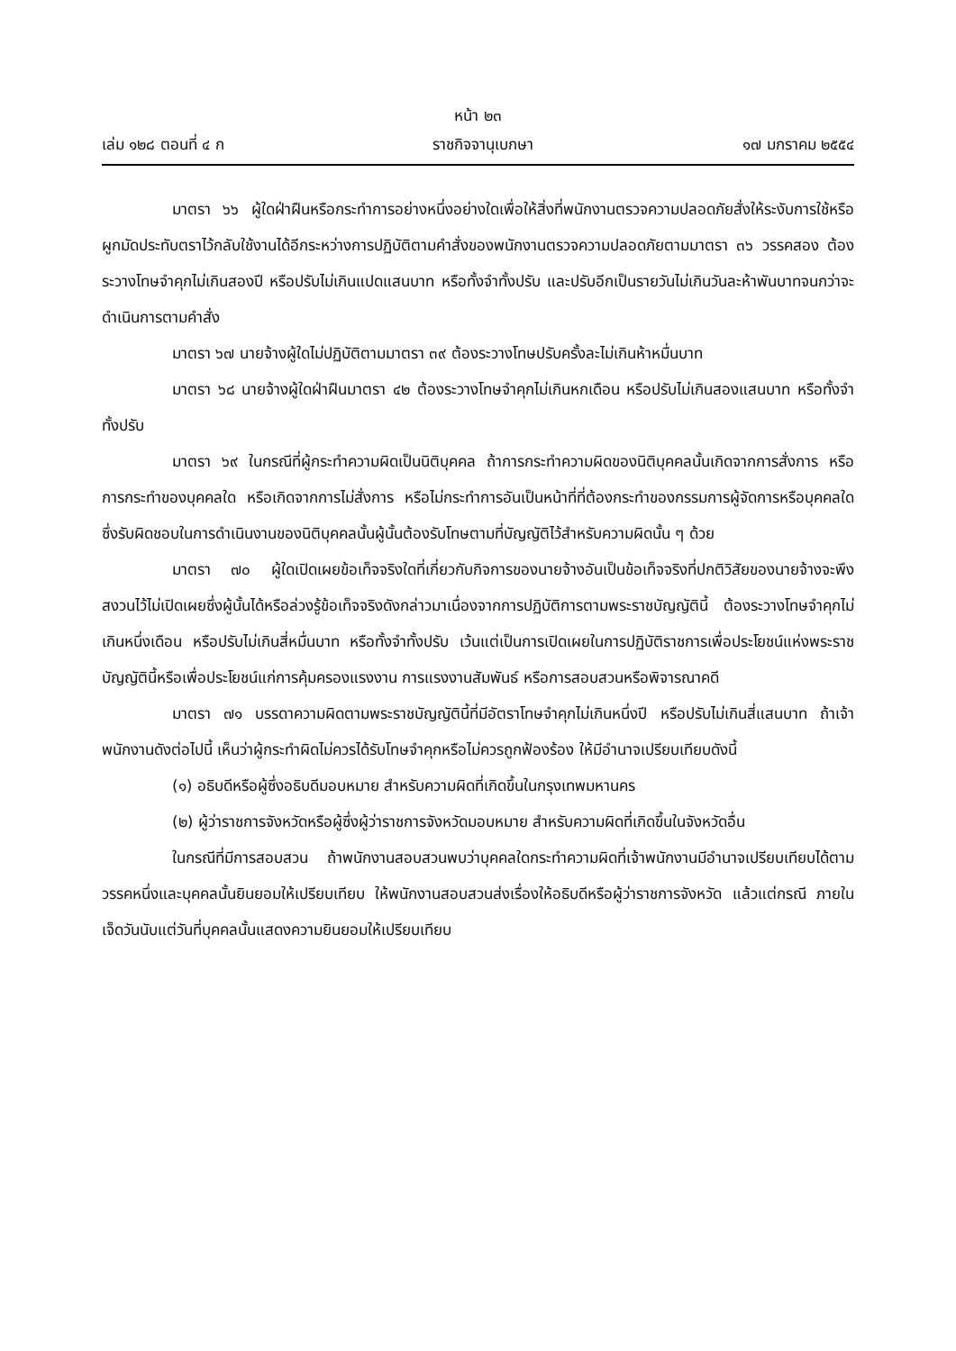หน้า ๒๓
เล่ม ๑๒๘ ตอนที่ ๔ ก ราชกิจจานุเบกษา ๑๗ มกราคม ๒๕๕๔
มาตรา ๖๖ ผู้ใดฝ่าฝืนหรือกระทำการอย่างหนึ่งอย่างใดเพื่อให้สิ่งที่พนักงานตรวจความปลอดภัยสั่งให้ระงับการใช้หรือผูกมัดประทับตราไว้กลับใช้งานได้อีกระหว่างการปฏิบัติตามคำสั่งของพนักงานตรวจความปลอดภัยตามมาตรา ๓๖ วรรคสอง ต้องระวางโทษจำคุกไม่เกินสองปี หรือปรับไม่เกินแปดแสนบาท หรือทั้งจำทั้งปรับ และปรับอีกเป็นรายวันไม่เกินวันละห้าพันบาทจนกว่าจะดำเนินการตามคำสั่ง
มาตรา ๖๗ นายจ้างผู้ใดไม่ปฏิบัติตามมาตรา ๓๙ ต้องระวางโทษปรับครั้งละไม่เกินห้าหมื่นบาท
มาตรา ๖๘ นายจ้างผู้ใดฝ่าฝืนมาตรา ๔๒ ต้องระวางโทษจำคุกไม่เกินหกเดือน หรือปรับไม่เกินสองแสนบาท หรือทั้งจำทั้งปรับ
มาตรา ๖๙ ในกรณีที่ผู้กระทำความผิดเป็นนิติบุคคล ถ้าการกระทำความผิดของนิติบุคคลนั้นเกิดจากการสั่งการ หรือการกระทำของบุคคลใด หรือเกิดจากการไม่สั่งการ หรือไม่กระทำการอันเป็นหน้าที่ที่ต้องกระทำของกรรมการผู้จัดการหรือบุคคลใดซึ่งรับผิดชอบในการดำเนินงานของนิติบุคคลนั้นผู้นั้นต้องรับโทษตามที่บัญญัติไว้สำหรับความผิดนั้น ๆ ด้วย
มาตรา ๗๐ ผู้ใดเปิดเผยข้อเท็จจริงใดที่เกี่ยวกับกิจการของนายจ้างอันเป็นข้อเท็จจริงที่ปกติวิสัยของนายจ้างจะพึงสงวนไว้ไม่เปิดเผยซึ่งผู้นั้นได้หรือล่วงรู้ข้อเท็จจริงดังกล่าวมาเนื่องจากการปฏิบัติการตามพระราชบัญญัตินี้ ต้องระวางโทษจำคุกไม่เกินหนึ่งเดือน หรือปรับไม่เกินสี่หมื่นบาท หรือทั้งจำทั้งปรับ เว้นแต่เป็นการเปิดเผยในการปฏิบัติราชการเพื่อประโยชน์แห่งพระราชบัญญัตินี้หรือเพื่อประโยชน์แก่การคุ้มครองแรงงาน การแรงงานสัมพันธ์ หรือการสอบสวนหรือพิจารณาคดี
มาตรา ๗๑ บรรดาความผิดตามพระราชบัญญัตินี้ที่มีอัตราโทษจำคุกไม่เกินหนึ่งปี หรือปรับไม่เกินสี่แสนบาท ถ้าเจ้าพนักงานดังต่อไปนี้ เห็นว่าผู้กระทำผิดไม่ควรได้รับโทษจำคุกหรือไม่ควรถูกฟ้องร้อง ให้มีอำนาจเปรียบเทียบดังนี้
(๑) อธิบดีหรือผู้ซึ่งอธิบดีมอบหมาย สำหรับความผิดที่เกิดขึ้นในกรุงเทพมหานคร
(๒) ผู้ว่าราชการจังหวัดหรือผู้ซึ่งผู้ว่าราชการจังหวัดมอบหมาย สำหรับความผิดที่เกิดขึ้นในจังหวัดอื่น
ในกรณีที่มีการสอบสวน ถ้าพนักงานสอบสวนพบว่าบุคคลใดกระทำความผิดที่เจ้าพนักงานมีอำนาจเปรียบเทียบได้ตามวรรคหนึ่งและบุคคลนั้นยินยอมให้เปรียบเทียบ ให้พนักงานสอบสวนส่งเรื่องให้อธิบดีหรือผู้ว่าราชการจังหวัด แล้วแต่กรณี ภายในเจ็ดวันนับแต่วันที่บุคคลนั้นแสดงความยินยอมให้เปรียบเทียบ